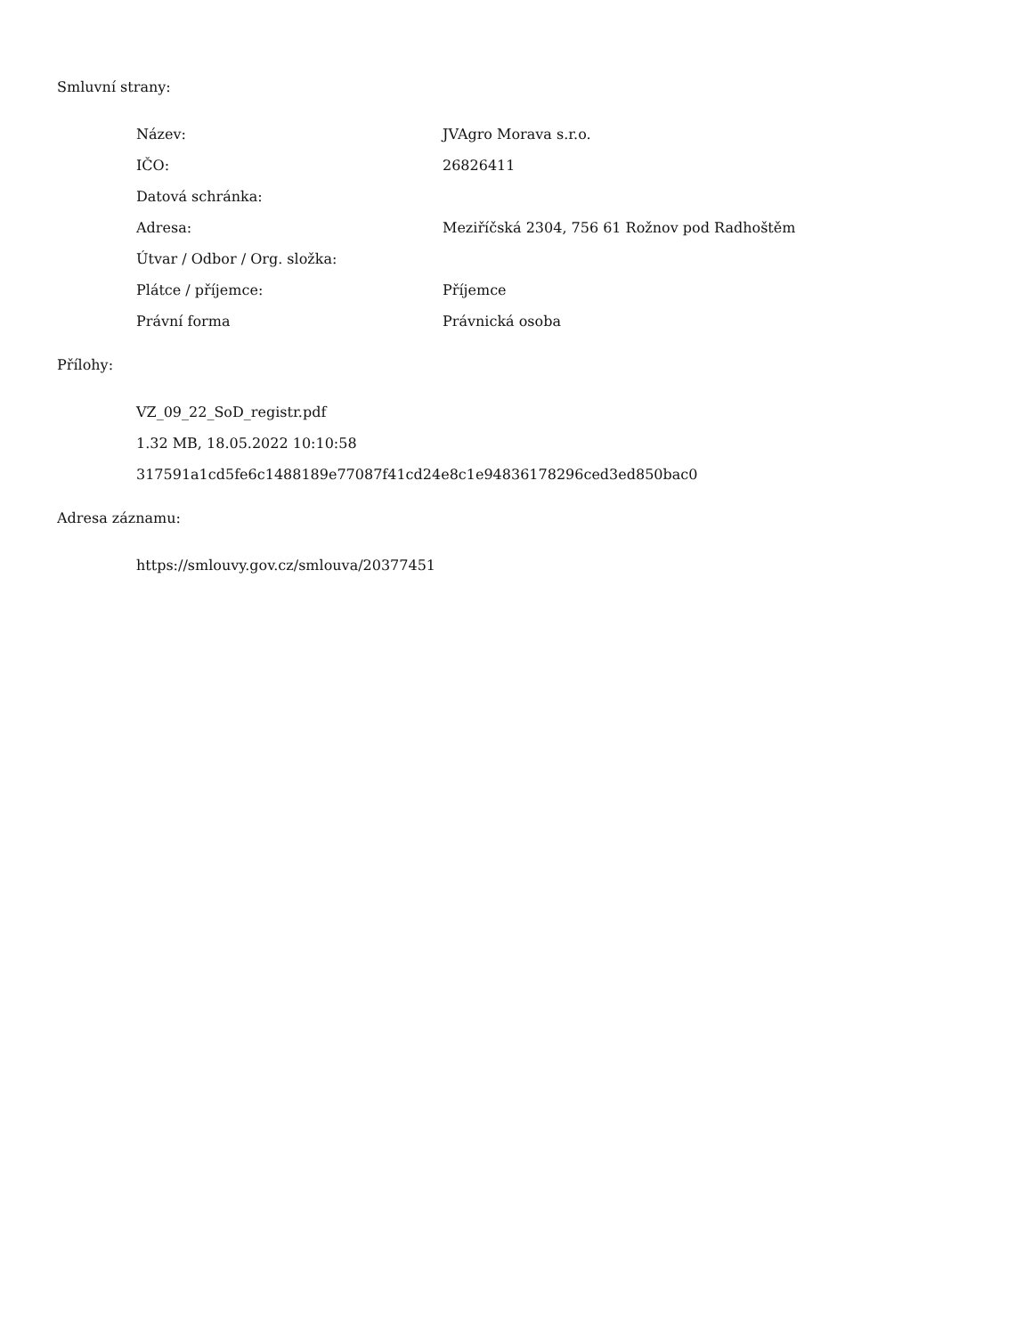Smluvní strany:
| Název: | JVAgro Morava s.r.o. |
| IČO: | 26826411 |
| Datová schránka: | |
| Adresa: | Meziříčská 2304, 756 61 Rožnov pod Radhoštěm |
| Útvar / Odbor / Org. složka: | |
| Plátce / příjemce: | Příjemce |
| Právní forma | Právnická osoba |
Přílohy:
VZ_09_22_SoD_registr.pdf
1.32 MB, 18.05.2022 10:10:58
317591a1cd5fe6c1488189e77087f41cd24e8c1e94836178296ced3ed850bac0
Adresa záznamu:
https://smlouvy.gov.cz/smlouva/20377451